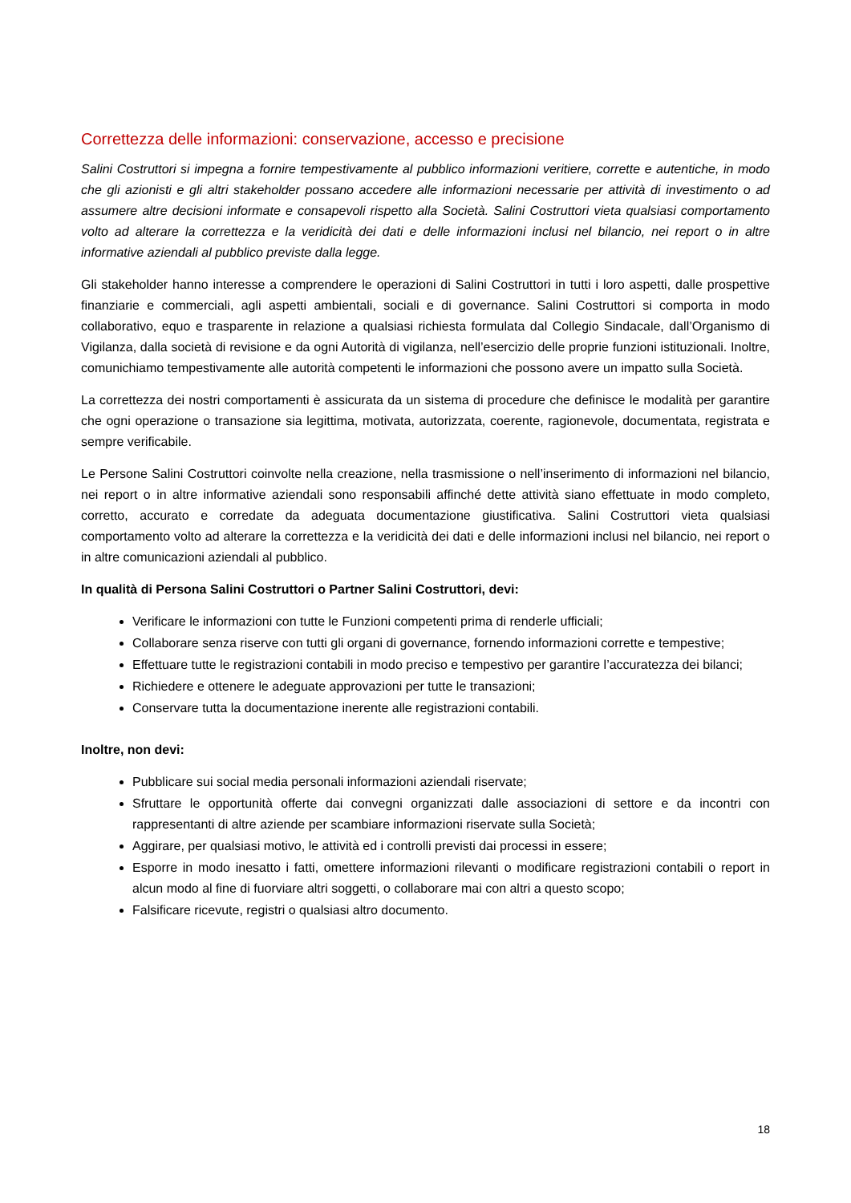Correttezza delle informazioni: conservazione, accesso e precisione
Salini Costruttori si impegna a fornire tempestivamente al pubblico informazioni veritiere, corrette e autentiche, in modo che gli azionisti e gli altri stakeholder possano accedere alle informazioni necessarie per attività di investimento o ad assumere altre decisioni informate e consapevoli rispetto alla Società. Salini Costruttori vieta qualsiasi comportamento volto ad alterare la correttezza e la veridicità dei dati e delle informazioni inclusi nel bilancio, nei report o in altre informative aziendali al pubblico previste dalla legge.
Gli stakeholder hanno interesse a comprendere le operazioni di Salini Costruttori in tutti i loro aspetti, dalle prospettive finanziarie e commerciali, agli aspetti ambientali, sociali e di governance. Salini Costruttori si comporta in modo collaborativo, equo e trasparente in relazione a qualsiasi richiesta formulata dal Collegio Sindacale, dall’Organismo di Vigilanza, dalla società di revisione e da ogni Autorità di vigilanza, nell’esercizio delle proprie funzioni istituzionali. Inoltre, comunichiamo tempestivamente alle autorità competenti le informazioni che possono avere un impatto sulla Società.
La correttezza dei nostri comportamenti è assicurata da un sistema di procedure che definisce le modalità per garantire che ogni operazione o transazione sia legittima, motivata, autorizzata, coerente, ragionevole, documentata, registrata e sempre verificabile.
Le Persone Salini Costruttori coinvolte nella creazione, nella trasmissione o nell’inserimento di informazioni nel bilancio, nei report o in altre informative aziendali sono responsabili affinché dette attività siano effettuate in modo completo, corretto, accurato e corredate da adeguata documentazione giustificativa. Salini Costruttori vieta qualsiasi comportamento volto ad alterare la correttezza e la veridicità dei dati e delle informazioni inclusi nel bilancio, nei report o in altre comunicazioni aziendali al pubblico.
In qualità di Persona Salini Costruttori o Partner Salini Costruttori, devi:
Verificare le informazioni con tutte le Funzioni competenti prima di renderle ufficiali;
Collaborare senza riserve con tutti gli organi di governance, fornendo informazioni corrette e tempestive;
Effettuare tutte le registrazioni contabili in modo preciso e tempestivo per garantire l’accuratezza dei bilanci;
Richiedere e ottenere le adeguate approvazioni per tutte le transazioni;
Conservare tutta la documentazione inerente alle registrazioni contabili.
Inoltre, non devi:
Pubblicare sui social media personali informazioni aziendali riservate;
Sfruttare le opportunità offerte dai convegni organizzati dalle associazioni di settore e da incontri con rappresentanti di altre aziende per scambiare informazioni riservate sulla Società;
Aggirare, per qualsiasi motivo, le attività ed i controlli previsti dai processi in essere;
Esporre in modo inesatto i fatti, omettere informazioni rilevanti o modificare registrazioni contabili o report in alcun modo al fine di fuorviare altri soggetti, o collaborare mai con altri a questo scopo;
Falsificare ricevute, registri o qualsiasi altro documento.
18